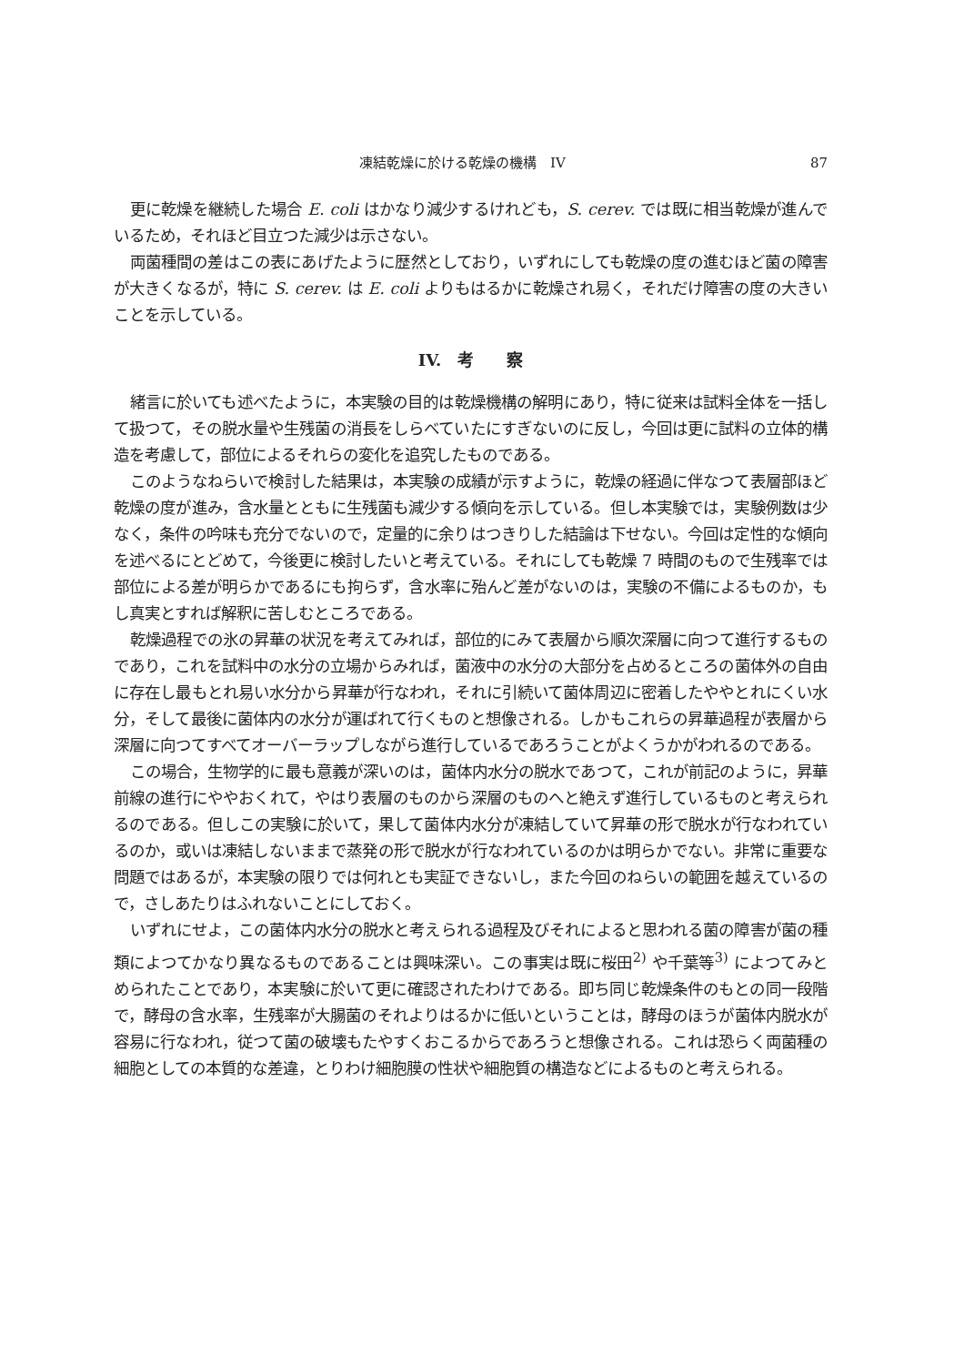凍結乾燥に於ける乾燥の機構　IV 87
更に乾燥を継続した場合 E. coli はかなり減少するけれども，S. cerev. では既に相当乾燥が進んでいるため，それほど目立つた減少は示さない。
両菌種間の差はこの表にあげたように歴然としており，いずれにしても乾燥の度の進むほど菌の障害が大きくなるが，特に S. cerev. は E. coli よりもはるかに乾燥され易く，それだけ障害の度の大きいことを示している。
IV.　考　　察
緒言に於いても述べたように，本実験の目的は乾燥機構の解明にあり，特に従来は試料全体を一括して扱つて，その脱水量や生残菌の消長をしらべていたにすぎないのに反し，今回は更に試料の立体的構造を考慮して，部位によるそれらの変化を追究したものである。
このようなねらいで検討した結果は，本実験の成績が示すように，乾燥の経過に伴なつて表層部ほど乾燥の度が進み，含水量とともに生残菌も減少する傾向を示している。但し本実験では，実験例数は少なく，条件の吟味も充分でないので，定量的に余りはつきりした結論は下せない。今回は定性的な傾向を述べるにとどめて，今後更に検討したいと考えている。それにしても乾燥 7 時間のもので生残率では部位による差が明らかであるにも拘らず，含水率に殆んど差がないのは，実験の不備によるものか，もし真実とすれば解釈に苦しむところである。
乾燥過程での氷の昇華の状況を考えてみれば，部位的にみて表層から順次深層に向つて進行するものであり，これを試料中の水分の立場からみれば，菌液中の水分の大部分を占めるところの菌体外の自由に存在し最もとれ易い水分から昇華が行なわれ，それに引続いて菌体周辺に密着したややとれにくい水分，そして最後に菌体内の水分が運ばれて行くものと想像される。しかもこれらの昇華過程が表層から深層に向つてすべてオーバーラップしながら進行しているであろうことがよくうかがわれるのである。
この場合，生物学的に最も意義が深いのは，菌体内水分の脱水であつて，これが前記のように，昇華前線の進行にややおくれて，やはり表層のものから深層のものへと絶えず進行しているものと考えられるのである。但しこの実験に於いて，果して菌体内水分が凍結していて昇華の形で脱水が行なわれているのか，或いは凍結しないままで蒸発の形で脱水が行なわれているのかは明らかでない。非常に重要な問題ではあるが，本実験の限りでは何れとも実証できないし，また今回のねらいの範囲を越えているので，さしあたりはふれないことにしておく。
いずれにせよ，この菌体内水分の脱水と考えられる過程及びそれによると思われる菌の障害が菌の種類によつてかなり異なるものであることは興味深い。この事実は既に桜田<sup>2)</sup> や千葉等<sup>3)</sup> によつてみとめられたことであり，本実験に於いて更に確認されたわけである。即ち同じ乾燥条件のもとの同一段階で，酵母の含水率，生残率が大腸菌のそれよりはるかに低いということは，酵母のほうが菌体内脱水が容易に行なわれ，従つて菌の破壊もたやすくおこるからであろうと想像される。これは恐らく両菌種の細胞としての本質的な差違，とりわけ細胞膜の性状や細胞質の構造などによるものと考えられる。